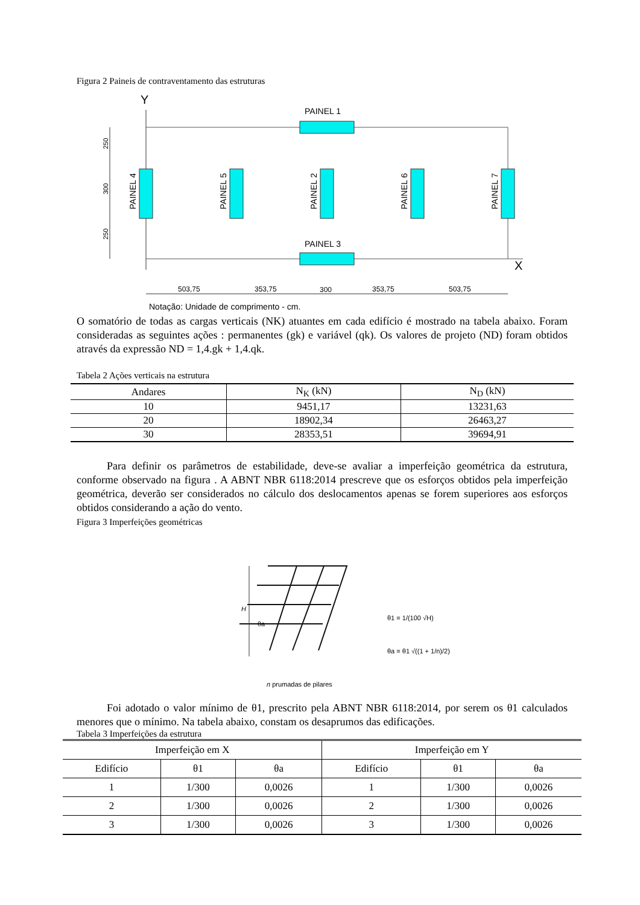Figura 2 Paineis de contraventamento das estruturas
Y
X
PAINEL 1
PAINEL 3
PAINEL 4
PAINEL 5
PAINEL 2
PAINEL 6
PAINEL 7
250
300
250
503,75
353,75
300
353,75
503,75
Notação: Unidade de comprimento - cm.
O somatório de todas as cargas verticais (NK) atuantes em cada edifício é mostrado na tabela abaixo. Foram consideradas as seguintes ações : permanentes (gk) e variável (qk). Os valores de projeto (ND) foram obtidos através da expressão ND = 1,4.gk + 1,4.qk.
Tabela 2 Ações verticais na estrutura
| Andares | N<sub>K</sub> (kN) | N<sub>D</sub> (kN) |
| --- | --- | --- |
| 10 | 9451,17 | 13231,63 |
| 20 | 18902,34 | 26463,27 |
| 30 | 28353,51 | 39694,91 |
Para definir os parâmetros de estabilidade, deve-se avaliar a imperfeição geométrica da estrutura, conforme observado na figura . A ABNT NBR 6118:2014 prescreve que os esforços obtidos pela imperfeição geométrica, deverão ser considerados no cálculo dos deslocamentos apenas se forem superiores aos esforços obtidos considerando a ação do vento.
Figura 3 Imperfeições geométricas
H
θa
θ1 = 1/(100 √H)
θa = θ1 √((1 + 1/n)/2)
n prumadas de pilares
Foi adotado o valor mínimo de θ1, prescrito pela ABNT NBR 6118:2014, por serem os θ1 calculados menores que o mínimo. Na tabela abaixo, constam os desaprumos das edificações.
Tabela 3 Imperfeições da estrutura
| Imperfeição em X | | | Imperfeição em Y | | |
| --- | --- | --- | --- | --- | --- |
| Edifício | θ1 | θa | Edifício | θ1 | θa |
| 1 | 1/300 | 0,0026 | 1 | 1/300 | 0,0026 |
| 2 | 1/300 | 0,0026 | 2 | 1/300 | 0,0026 |
| 3 | 1/300 | 0,0026 | 3 | 1/300 | 0,0026 |